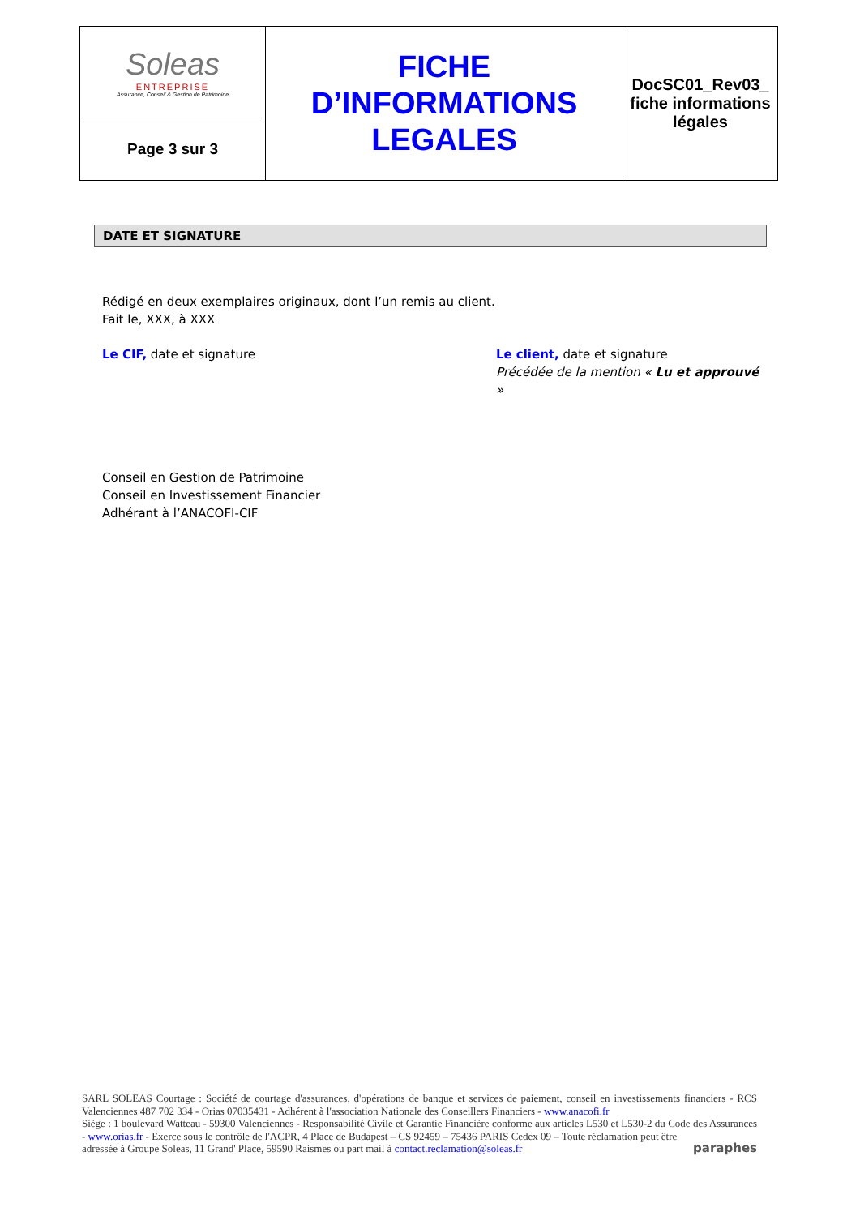| Soleas ENTREPRISE Assurance, Conseil & Gestion de Patrimoine | FICHE D’INFORMATIONS LEGALES | DocSC01_Rev03_ fiche informations légales |
| Page 3 sur 3 | | |
DATE ET SIGNATURE
Rédigé en deux exemplaires originaux, dont l’un remis au client.
Fait le, XXX, à XXX
Le CIF, date et signature Le client, date et signature
Précédée de la mention « Lu et approuvé »
Conseil en Gestion de Patrimoine
Conseil en Investissement Financier
Adhérant à l’ANACOFI-CIF
SARL SOLEAS Courtage : Société de courtage d'assurances, d'opérations de banque et services de paiement, conseil en investissements financiers - RCS Valenciennes 487 702 334 - Orias 07035431 - Adhérent à l'association Nationale des Conseillers Financiers - www.anacofi.fr
Siège : 1 boulevard Watteau - 59300 Valenciennes - Responsabilité Civile et Garantie Financière conforme aux articles L530 et L530-2 du Code des Assurances - www.orias.fr - Exerce sous le contrôle de l'ACPR, 4 Place de Budapest – CS 92459 – 75436 PARIS Cedex 09 – Toute réclamation peut être
adressée à Groupe Soleas, 11 Grand' Place, 59590 Raismes ou part mail à contact.reclamation@soleas.fr paraphes